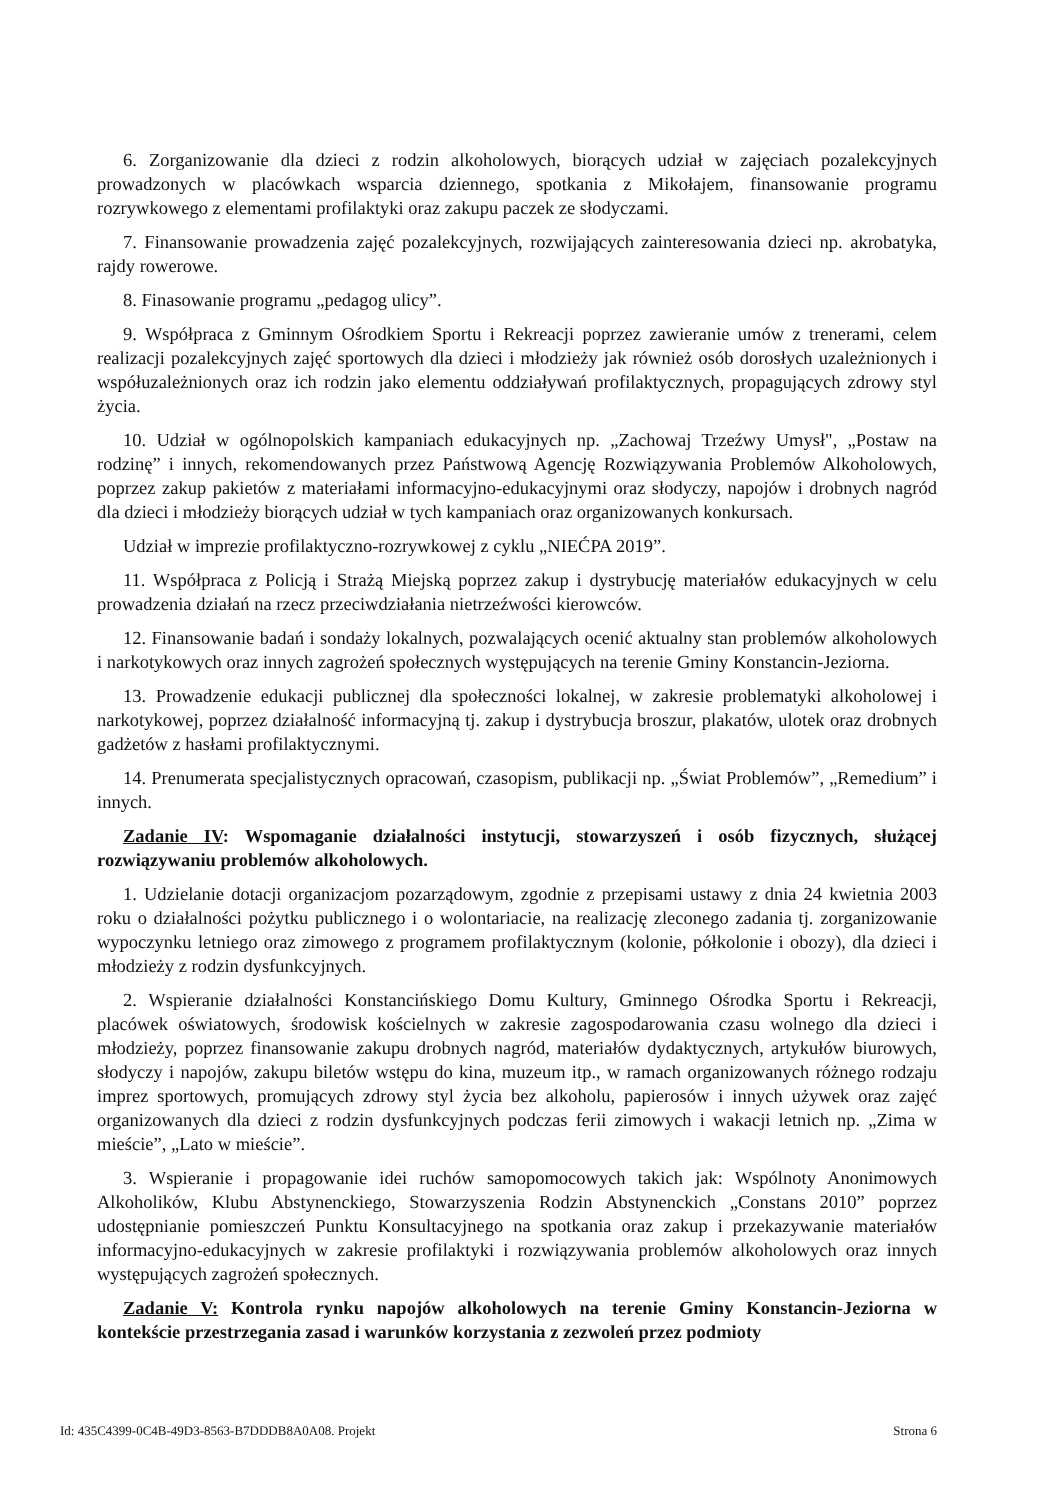6. Zorganizowanie dla dzieci z rodzin alkoholowych, biorących udział w zajęciach pozalekcyjnych prowadzonych w placówkach wsparcia dziennego, spotkania z Mikołajem, finansowanie programu rozrywkowego z elementami profilaktyki oraz zakupu paczek ze słodyczami.
7. Finansowanie prowadzenia zajęć pozalekcyjnych, rozwijających zainteresowania dzieci np. akrobatyka, rajdy rowerowe.
8. Finasowanie programu „pedagog ulicy”.
9. Współpraca z Gminnym Ośrodkiem Sportu i Rekreacji poprzez zawieranie umów z trenerami, celem realizacji pozalekcyjnych zajęć sportowych dla dzieci i młodzieży jak również osób dorosłych uzależnionych i współuzależnionych oraz ich rodzin jako elementu oddziaływań profilaktycznych, propagujących zdrowy styl życia.
10. Udział w ogólnopolskich kampaniach edukacyjnych np. „Zachowaj Trzeźwy Umysł", „Postaw na rodzinę” i innych, rekomendowanych przez Państwową Agencję Rozwiązywania Problemów Alkoholowych, poprzez zakup pakietów z materiałami informacyjno-edukacyjnymi oraz słodyczy, napojów i drobnych nagród dla dzieci i młodzieży biorących udział w tych kampaniach oraz organizowanych konkursach.
Udział w imprezie profilaktyczno-rozrywkowej z cyklu „NIEĆPA 2019”.
11. Współpraca z Policją i Strażą Miejską poprzez zakup i dystrybucję materiałów edukacyjnych w celu prowadzenia działań na rzecz przeciwdziałania nietrzeźwości kierowców.
12. Finansowanie badań i sondaży lokalnych, pozwalających ocenić aktualny stan problemów alkoholowych i narkotykowych oraz innych zagrożeń społecznych występujących na terenie Gminy Konstancin-Jeziorna.
13. Prowadzenie edukacji publicznej dla społeczności lokalnej, w zakresie problematyki alkoholowej i narkotykowej, poprzez działalność informacyjną tj. zakup i dystrybucja broszur, plakatów, ulotek oraz drobnych gadżetów z hasłami profilaktycznymi.
14. Prenumerata specjalistycznych opracowań, czasopism, publikacji np. „Świat Problemów”, „Remedium” i innych.
Zadanie IV: Wspomaganie działalności instytucji, stowarzyszeń i osób fizycznych, służącej rozwiązywaniu problemów alkoholowych.
1. Udzielanie dotacji organizacjom pozarządowym, zgodnie z przepisami ustawy z dnia 24 kwietnia 2003 roku o działalności pożytku publicznego i o wolontariacie, na realizację zleconego zadania tj. zorganizowanie wypoczynku letniego oraz zimowego z programem profilaktycznym (kolonie, półkolonie i obozy), dla dzieci i młodzieży z rodzin dysfunkcyjnych.
2. Wspieranie działalności Konstancińskiego Domu Kultury, Gminnego Ośrodka Sportu i Rekreacji, placówek oświatowych, środowisk kościelnych w zakresie zagospodarowania czasu wolnego dla dzieci i młodzieży, poprzez finansowanie zakupu drobnych nagród, materiałów dydaktycznych, artykułów biurowych, słodyczy i napojów, zakupu biletów wstępu do kina, muzeum itp., w ramach organizowanych różnego rodzaju imprez sportowych, promujących zdrowy styl życia bez alkoholu, papierosów i innych używek oraz zajęć organizowanych dla dzieci z rodzin dysfunkcyjnych podczas ferii zimowych i wakacji letnich np. „Zima w mieście”, „Lato w mieście”.
3. Wspieranie i propagowanie idei ruchów samopomocowych takich jak: Wspólnoty Anonimowych Alkoholików, Klubu Abstynenckiego, Stowarzyszenia Rodzin Abstynenckich „Constans 2010” poprzez udostępnianie pomieszczeń Punktu Konsultacyjnego na spotkania oraz zakup i przekazywanie materiałów informacyjno-edukacyjnych w zakresie profilaktyki i rozwiązywania problemów alkoholowych oraz innych występujących zagrożeń społecznych.
Zadanie V: Kontrola rynku napojów alkoholowych na terenie Gminy Konstancin-Jeziorna w kontekście przestrzegania zasad i warunków korzystania z zezwoleń przez podmioty
Id: 435C4399-0C4B-49D3-8563-B7DDDB8A0A08. Projekt Strona 6